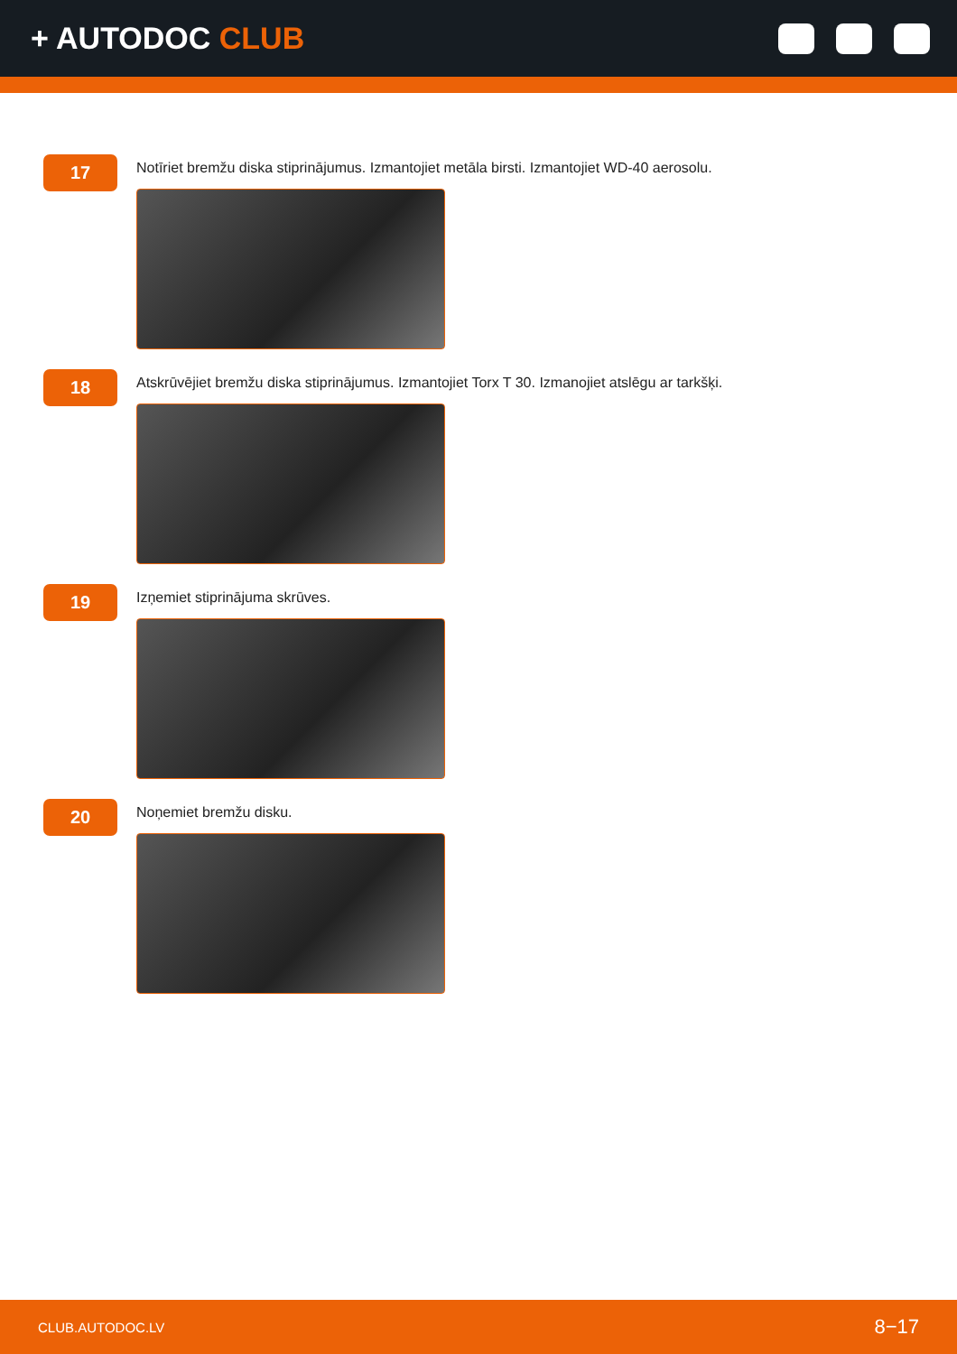+ AUTODOC CLUB
17
Notīriet bremžu diska stiprinājumus. Izmantojiet metāla birsti. Izmantojiet WD-40 aerosolu.
18
Atskrūvējiet bremžu diska stiprinājumus. Izmantojiet Torx T 30. Izmanojiet atslēgu ar tarkšķi.
19
Izņemiet stiprinājuma skrūves.
20
Noņemiet bremžu disku.
CLUB.AUTODOC.LV 8−17